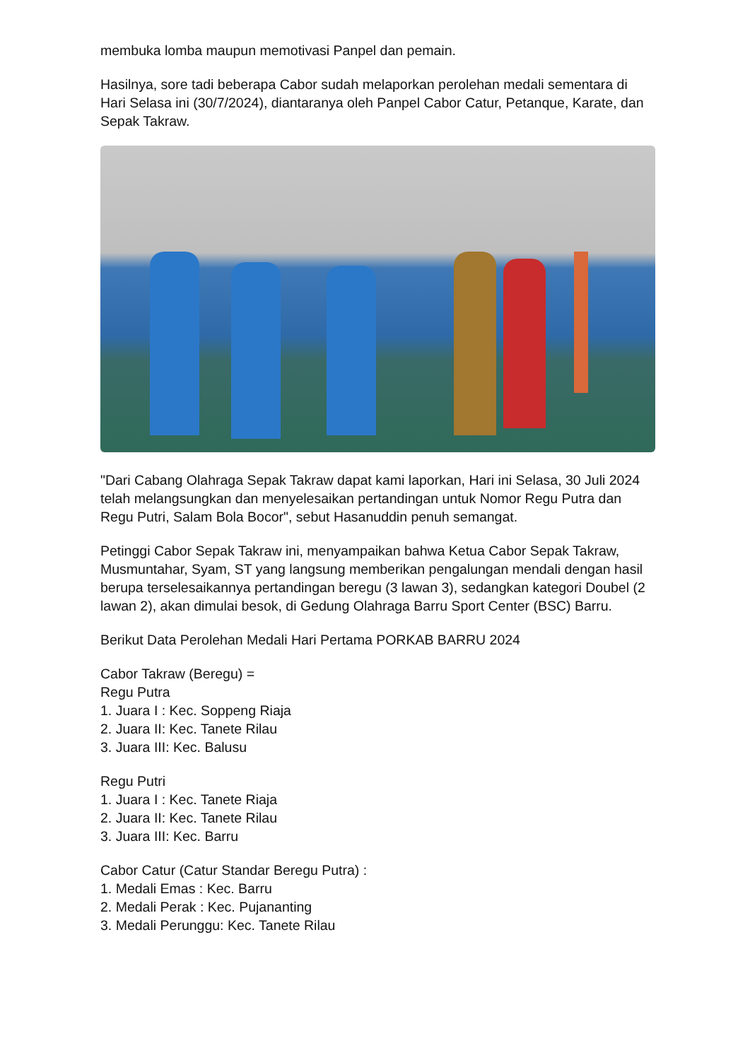membuka lomba maupun memotivasi Panpel dan pemain.
Hasilnya, sore tadi beberapa Cabor sudah melaporkan perolehan medali sementara di Hari Selasa ini (30/7/2024), diantaranya oleh Panpel Cabor Catur, Petanque, Karate, dan Sepak Takraw.
"Dari Cabang Olahraga Sepak Takraw dapat kami laporkan, Hari ini Selasa, 30 Juli 2024 telah melangsungkan dan menyelesaikan pertandingan untuk Nomor Regu Putra dan Regu Putri, Salam Bola Bocor", sebut Hasanuddin penuh semangat.
Petinggi Cabor Sepak Takraw ini, menyampaikan bahwa Ketua Cabor Sepak Takraw, Musmuntahar, Syam, ST yang langsung memberikan pengalungan mendali dengan hasil berupa terselesaikannya pertandingan beregu (3 lawan 3), sedangkan kategori Doubel (2 lawan 2), akan dimulai besok, di Gedung Olahraga Barru Sport Center (BSC) Barru.
Berikut Data Perolehan Medali Hari Pertama PORKAB BARRU 2024
Cabor Takraw (Beregu) =
Regu Putra
1. Juara I : Kec. Soppeng Riaja
2. Juara II: Kec. Tanete Rilau
3. Juara III: Kec. Balusu
Regu Putri
1. Juara I : Kec. Tanete Riaja
2. Juara II: Kec. Tanete Rilau
3. Juara III: Kec. Barru
Cabor Catur (Catur Standar Beregu Putra) :
1. Medali Emas : Kec. Barru
2. Medali Perak : Kec. Pujananting
3. Medali Perunggu: Kec. Tanete Rilau